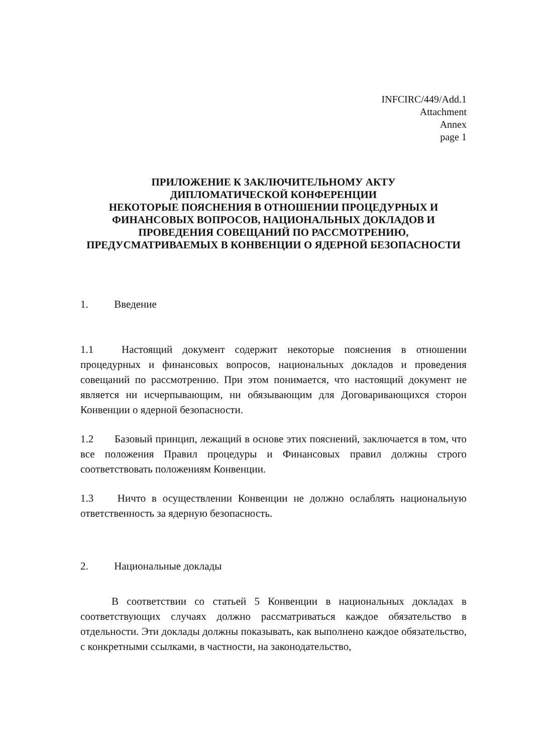INFCIRC/449/Add.1
Attachment
Annex
page 1
ПРИЛОЖЕНИЕ К ЗАКЛЮЧИТЕЛЬНОМУ АКТУ
ДИПЛОМАТИЧЕСКОЙ КОНФЕРЕНЦИИ
НЕКОТОРЫЕ ПОЯСНЕНИЯ В ОТНОШЕНИИ ПРОЦЕДУРНЫХ И
ФИНАНСОВЫХ ВОПРОСОВ, НАЦИОНАЛЬНЫХ ДОКЛАДОВ И
ПРОВЕДЕНИЯ СОВЕЩАНИЙ ПО РАССМОТРЕНИЮ,
ПРЕДУСМАТРИВАЕМЫХ В КОНВЕНЦИИ О ЯДЕРНОЙ БЕЗОПАСНОСТИ
1. Введение
1.1 Настоящий документ содержит некоторые пояснения в отношении процедурных и финансовых вопросов, национальных докладов и проведения совещаний по рассмотрению. При этом понимается, что настоящий документ не является ни исчерпывающим, ни обязывающим для Договаривающихся сторон Конвенции о ядерной безопасности.
1.2 Базовый принцип, лежащий в основе этих пояснений, заключается в том, что все положения Правил процедуры и Финансовых правил должны строго соответствовать положениям Конвенции.
1.3 Ничто в осуществлении Конвенции не должно ослаблять национальную ответственность за ядерную безопасность.
2. Национальные доклады
В соответствии со статьей 5 Конвенции в национальных докладах в соответствующих случаях должно рассматриваться каждое обязательство в отдельности. Эти доклады должны показывать, как выполнено каждое обязательство, с конкретными ссылками, в частности, на законодательство,